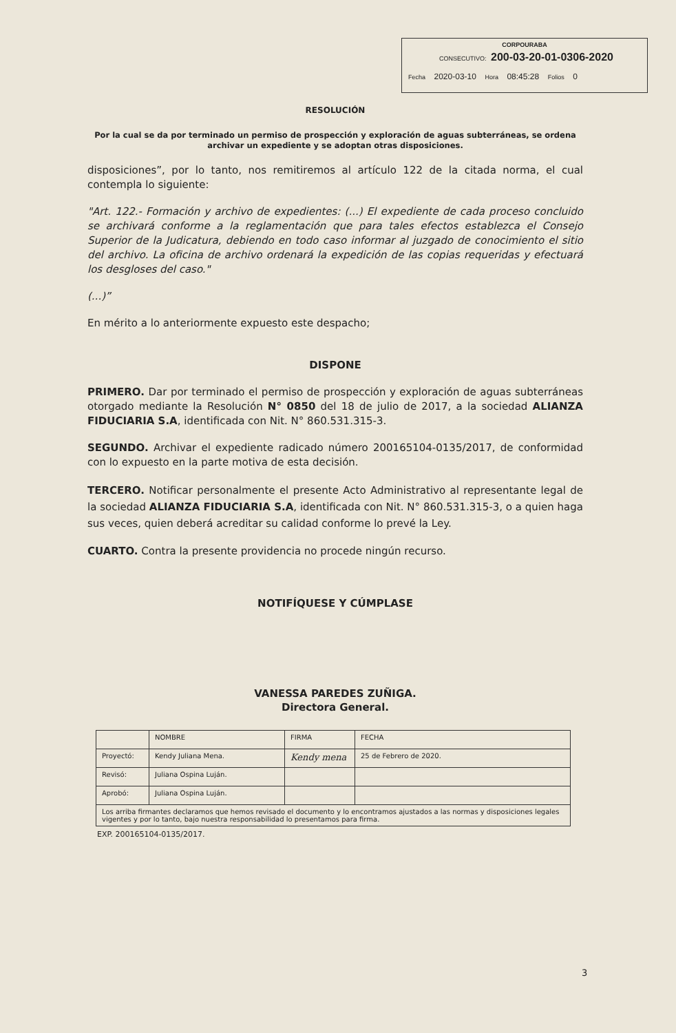CORPOURABA
CONSECUTIVO: 200-03-20-01-0306-2020
Fecha 2020-03-10 Hora 08:45:28 Folios 0
RESOLUCIÓN
Por la cual se da por terminado un permiso de prospección y exploración de aguas subterráneas, se ordena archivar un expediente y se adoptan otras disposiciones.
disposiciones”, por lo tanto, nos remitiremos al artículo 122 de la citada norma, el cual contempla lo siguiente:
"Art. 122.- Formación y archivo de expedientes: (...) El expediente de cada proceso concluido se archivará conforme a la reglamentación que para tales efectos establezca el Consejo Superior de la Judicatura, debiendo en todo caso informar al juzgado de conocimiento el sitio del archivo. La oficina de archivo ordenará la expedición de las copias requeridas y efectuará los desgloses del caso."
(...)”
En mérito a lo anteriormente expuesto este despacho;
DISPONE
PRIMERO. Dar por terminado el permiso de prospección y exploración de aguas subterráneas otorgado mediante la Resolución N° 0850 del 18 de julio de 2017, a la sociedad ALIANZA FIDUCIARIA S.A, identificada con Nit. N° 860.531.315-3.
SEGUNDO. Archivar el expediente radicado número 200165104-0135/2017, de conformidad con lo expuesto en la parte motiva de esta decisión.
TERCERO. Notificar personalmente el presente Acto Administrativo al representante legal de la sociedad ALIANZA FIDUCIARIA S.A, identificada con Nit. N° 860.531.315-3, o a quien haga sus veces, quien deberá acreditar su calidad conforme lo prevé la Ley.
CUARTO. Contra la presente providencia no procede ningún recurso.
NOTIFÍQUESE Y CÚMPLASE
VANESSA PAREDES ZUÑIGA.
Directora General.
| | NOMBRE | FIRMA | FECHA |
| Proyectó: | Kendy Juliana Mena. | Kendy mena | 25 de Febrero de 2020. |
| Revisó: | Juliana Ospina Luján. | | |
| Aprobó: | Juliana Ospina Luján. | | |
| Los arriba firmantes declaramos que hemos revisado el documento y lo encontramos ajustados a las normas y disposiciones legales vigentes y por lo tanto, bajo nuestra responsabilidad lo presentamos para firma. | | | |
EXP. 200165104-0135/2017.
3